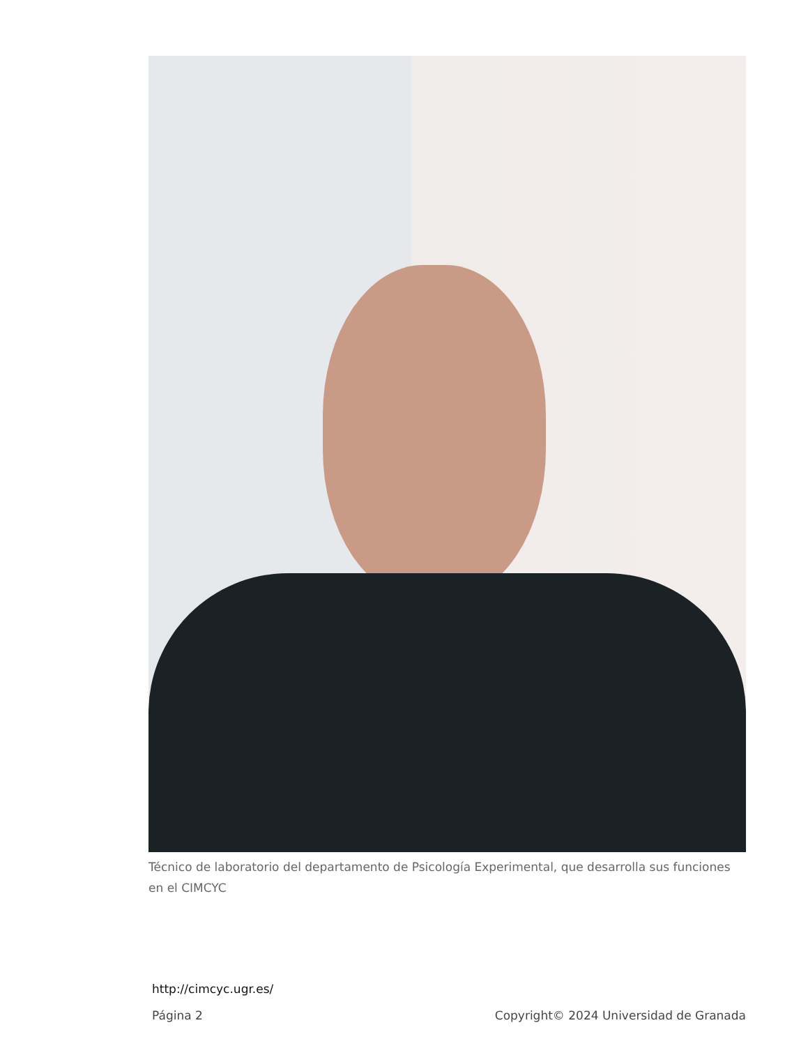Técnico de laboratorio del departamento de Psicología Experimental, que desarrolla sus funciones en el CIMCYC
http://cimcyc.ugr.es/
Página 2 Copyright© 2024 Universidad de Granada